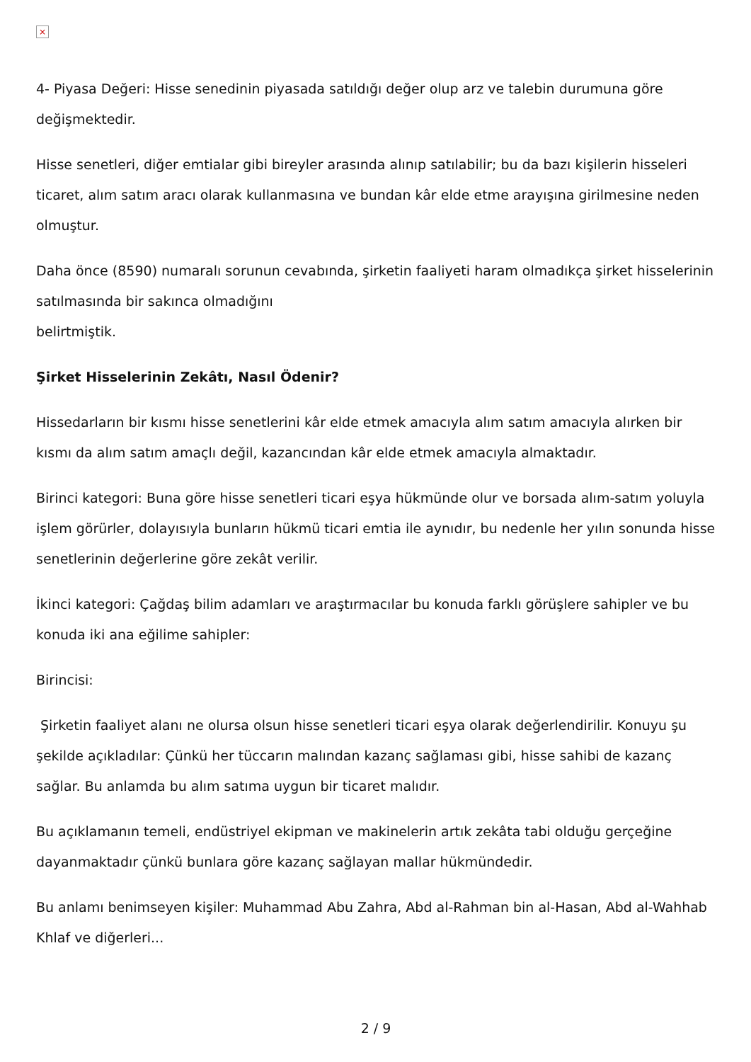×
4- Piyasa Değeri: Hisse senedinin piyasada satıldığı değer olup arz ve talebin durumuna göre değişmektedir.
Hisse senetleri, diğer emtialar gibi bireyler arasında alınıp satılabilir; bu da bazı kişilerin hisseleri ticaret, alım satım aracı olarak kullanmasına ve bundan kâr elde etme arayışına girilmesine neden olmuştur.
Daha önce (8590) numaralı sorunun cevabında, şirketin faaliyeti haram olmadıkça şirket hisselerinin satılmasında bir sakınca olmadığını
belirtmiştik.
Şirket Hisselerinin Zekâtı, Nasıl Ödenir?
Hissedarların bir kısmı hisse senetlerini kâr elde etmek amacıyla alım satım amacıyla alırken bir kısmı da alım satım amaçlı değil, kazancından kâr elde etmek amacıyla almaktadır.
Birinci kategori: Buna göre hisse senetleri ticari eşya hükmünde olur ve borsada alım-satım yoluyla işlem görürler, dolayısıyla bunların hükmü ticari emtia ile aynıdır, bu nedenle her yılın sonunda hisse senetlerinin değerlerine göre zekât verilir.
İkinci kategori: Çağdaş bilim adamları ve araştırmacılar bu konuda farklı görüşlere sahipler ve bu konuda iki ana eğilime sahipler:
Birincisi:
Şirketin faaliyet alanı ne olursa olsun hisse senetleri ticari eşya olarak değerlendirilir. Konuyu şu şekilde açıkladılar: Çünkü her tüccarın malından kazanç sağlaması gibi, hisse sahibi de kazanç sağlar. Bu anlamda bu alım satıma uygun bir ticaret malıdır.
Bu açıklamanın temeli, endüstriyel ekipman ve makinelerin artık zekâta tabi olduğu gerçeğine dayanmaktadır çünkü bunlara göre kazanç sağlayan mallar hükmündedir.
Bu anlamı benimseyen kişiler: Muhammad Abu Zahra, Abd al-Rahman bin al-Hasan, Abd al-Wahhab Khlaf ve diğerleri...
2 / 9